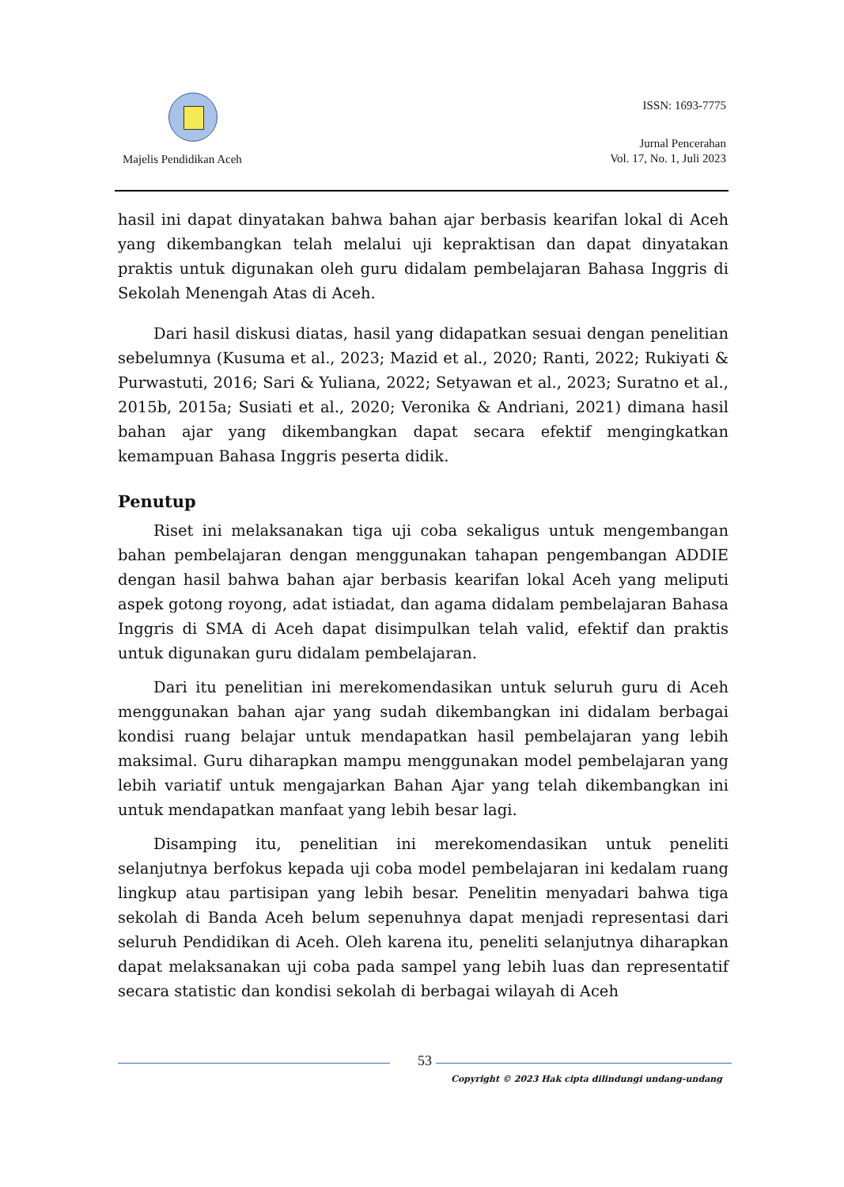Majelis Pendidikan Aceh
ISSN: 1693-7775
Jurnal Pencerahan
Vol. 17, No. 1, Juli 2023
hasil ini dapat dinyatakan bahwa bahan ajar berbasis kearifan lokal di Aceh yang dikembangkan telah melalui uji kepraktisan dan dapat dinyatakan praktis untuk digunakan oleh guru didalam pembelajaran Bahasa Inggris di Sekolah Menengah Atas di Aceh.
Dari hasil diskusi diatas, hasil yang didapatkan sesuai dengan penelitian sebelumnya (Kusuma et al., 2023; Mazid et al., 2020; Ranti, 2022; Rukiyati & Purwastuti, 2016; Sari & Yuliana, 2022; Setyawan et al., 2023; Suratno et al., 2015b, 2015a; Susiati et al., 2020; Veronika & Andriani, 2021) dimana hasil bahan ajar yang dikembangkan dapat secara efektif mengingkatkan kemampuan Bahasa Inggris peserta didik.
Penutup
Riset ini melaksanakan tiga uji coba sekaligus untuk mengembangan bahan pembelajaran dengan menggunakan tahapan pengembangan ADDIE dengan hasil bahwa bahan ajar berbasis kearifan lokal Aceh yang meliputi aspek gotong royong, adat istiadat, dan agama didalam pembelajaran Bahasa Inggris di SMA di Aceh dapat disimpulkan telah valid, efektif dan praktis untuk digunakan guru didalam pembelajaran.
Dari itu penelitian ini merekomendasikan untuk seluruh guru di Aceh menggunakan bahan ajar yang sudah dikembangkan ini didalam berbagai kondisi ruang belajar untuk mendapatkan hasil pembelajaran yang lebih maksimal. Guru diharapkan mampu menggunakan model pembelajaran yang lebih variatif untuk mengajarkan Bahan Ajar yang telah dikembangkan ini untuk mendapatkan manfaat yang lebih besar lagi.
Disamping itu, penelitian ini merekomendasikan untuk peneliti selanjutnya berfokus kepada uji coba model pembelajaran ini kedalam ruang lingkup atau partisipan yang lebih besar. Penelitin menyadari bahwa tiga sekolah di Banda Aceh belum sepenuhnya dapat menjadi representasi dari seluruh Pendidikan di Aceh. Oleh karena itu, peneliti selanjutnya diharapkan dapat melaksanakan uji coba pada sampel yang lebih luas dan representatif secara statistic dan kondisi sekolah di berbagai wilayah di Aceh
53
Copyright © 2023 Hak cipta dilindungi undang-undang